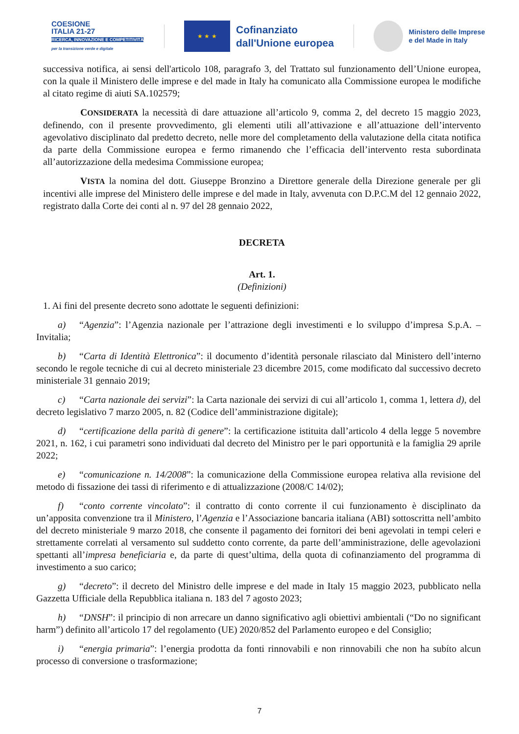COESIONE
ITALIA 21-27
RICERCA, INNOVAZIONE E COMPETITIVITÀ
per la transizione verde e digitale
★ ★ ★
Cofinanziato
dall'Unione europea
Ministero delle Imprese
e del Made in Italy
successiva notifica, ai sensi dell'articolo 108, paragrafo 3, del Trattato sul funzionamento dell’Unione europea, con la quale il Ministero delle imprese e del made in Italy ha comunicato alla Commissione europea le modifiche al citato regime di aiuti SA.102579;
CONSIDERATA la necessità di dare attuazione all’articolo 9, comma 2, del decreto 15 maggio 2023, definendo, con il presente provvedimento, gli elementi utili all’attivazione e all’attuazione dell’intervento agevolativo disciplinato dal predetto decreto, nelle more del completamento della valutazione della citata notifica da parte della Commissione europea e fermo rimanendo che l’efficacia dell’intervento resta subordinata all’autorizzazione della medesima Commissione europea;
VISTA la nomina del dott. Giuseppe Bronzino a Direttore generale della Direzione generale per gli incentivi alle imprese del Ministero delle imprese e del made in Italy, avvenuta con D.P.C.M del 12 gennaio 2022, registrato dalla Corte dei conti al n. 97 del 28 gennaio 2022,
DECRETA
Art. 1.
(Definizioni)
1. Ai fini del presente decreto sono adottate le seguenti definizioni:
a) “Agenzia”: l’Agenzia nazionale per l’attrazione degli investimenti e lo sviluppo d’impresa S.p.A. – Invitalia;
b) “Carta di Identità Elettronica”: il documento d’identità personale rilasciato dal Ministero dell’interno secondo le regole tecniche di cui al decreto ministeriale 23 dicembre 2015, come modificato dal successivo decreto ministeriale 31 gennaio 2019;
c) “Carta nazionale dei servizi”: la Carta nazionale dei servizi di cui all’articolo 1, comma 1, lettera d), del decreto legislativo 7 marzo 2005, n. 82 (Codice dell’amministrazione digitale);
d) “certificazione della parità di genere”: la certificazione istituita dall’articolo 4 della legge 5 novembre 2021, n. 162, i cui parametri sono individuati dal decreto del Ministro per le pari opportunità e la famiglia 29 aprile 2022;
e) “comunicazione n. 14/2008”: la comunicazione della Commissione europea relativa alla revisione del metodo di fissazione dei tassi di riferimento e di attualizzazione (2008/C 14/02);
f) “conto corrente vincolato”: il contratto di conto corrente il cui funzionamento è disciplinato da un’apposita convenzione tra il Ministero, l’Agenzia e l’Associazione bancaria italiana (ABI) sottoscritta nell’ambito del decreto ministeriale 9 marzo 2018, che consente il pagamento dei fornitori dei beni agevolati in tempi celeri e strettamente correlati al versamento sul suddetto conto corrente, da parte dell’amministrazione, delle agevolazioni spettanti all’impresa beneficiaria e, da parte di quest’ultima, della quota di cofinanziamento del programma di investimento a suo carico;
g) “decreto”: il decreto del Ministro delle imprese e del made in Italy 15 maggio 2023, pubblicato nella Gazzetta Ufficiale della Repubblica italiana n. 183 del 7 agosto 2023;
h) “DNSH”: il principio di non arrecare un danno significativo agli obiettivi ambientali (“Do no significant harm”) definito all’articolo 17 del regolamento (UE) 2020/852 del Parlamento europeo e del Consiglio;
i) “energia primaria”: l’energia prodotta da fonti rinnovabili e non rinnovabili che non ha subíto alcun processo di conversione o trasformazione;
7